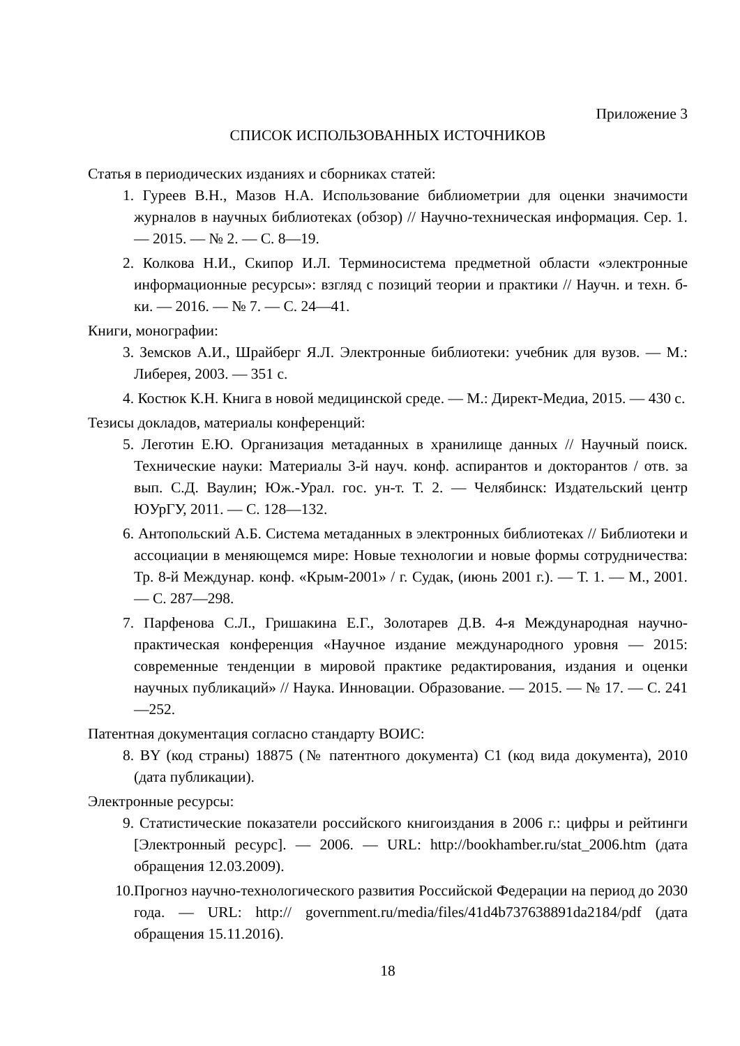Приложение 3
СПИСОК ИСПОЛЬЗОВАННЫХ ИСТОЧНИКОВ
Статья в периодических изданиях и сборниках статей:
1. Гуреев В.Н., Мазов Н.А. Использование библиометрии для оценки значимости журналов в научных библиотеках (обзор) // Научно-техническая информация. Сер. 1. — 2015. — № 2. — С. 8—19.
2. Колкова Н.И., Скипор И.Л. Терминосистема предметной области «электронные информационные ресурсы»: взгляд с позиций теории и практики // Научн. и техн. б-ки. — 2016. — № 7. — С. 24—41.
Книги, монографии:
3. Земсков А.И., Шрайберг Я.Л. Электронные библиотеки: учебник для вузов. — М.: Либерея, 2003. — 351 с.
4. Костюк К.Н. Книга в новой медицинской среде. — М.: Директ-Медиа, 2015. — 430 с.
Тезисы докладов, материалы конференций:
5. Леготин Е.Ю. Организация метаданных в хранилище данных // Научный поиск. Технические науки: Материалы 3-й науч. конф. аспирантов и докторантов / отв. за вып. С.Д. Ваулин; Юж.-Урал. гос. ун-т. Т. 2. — Челябинск: Издательский центр ЮУрГУ, 2011. — С. 128—132.
6. Антопольский А.Б. Система метаданных в электронных библиотеках // Библиотеки и ассоциации в меняющемся мире: Новые технологии и новые формы сотрудничества: Тр. 8-й Междунар. конф. «Крым-2001» / г. Судак, (июнь 2001 г.). — Т. 1. — М., 2001. — С. 287—298.
7. Парфенова С.Л., Гришакина Е.Г., Золотарев Д.В. 4-я Международная научно-практическая конференция «Научное издание международного уровня — 2015: современные тенденции в мировой практике редактирования, издания и оценки научных публикаций» // Наука. Инновации. Образование. — 2015. — № 17. — С. 241—252.
Патентная документация согласно стандарту ВОИС:
8. BY (код страны) 18875 (№ патентного документа) C1 (код вида документа), 2010 (дата публикации).
Электронные ресурсы:
9. Статистические показатели российского книгоиздания в 2006 г.: цифры и рейтинги [Электронный ресурс]. — 2006. — URL: http://bookhamber.ru/stat_2006.htm (дата обращения 12.03.2009).
10.
Прогноз научно-технологического развития Российской Федерации на период до 2030 года. — URL: http:// government.ru/media/files/41d4b737638891da2184/pdf (дата обращения 15.11.2016).
18